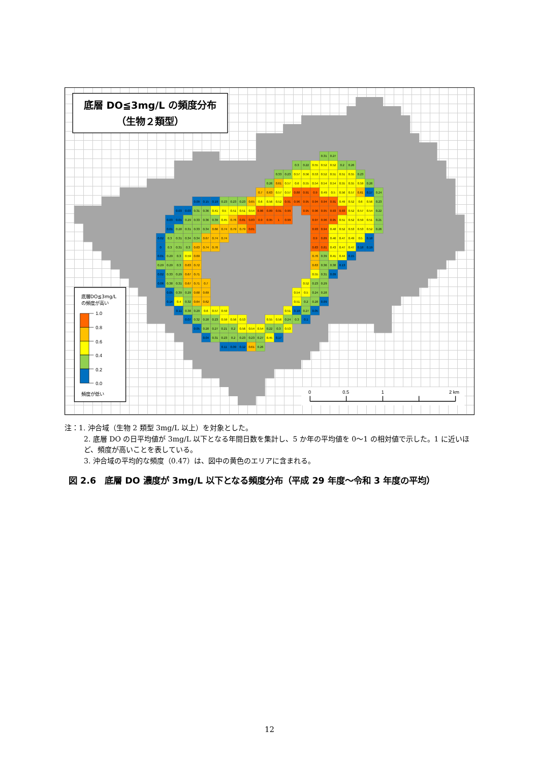底層 DO≦3mg/L の頻度分布
（生物２類型）
0.31
0.27
0.3
0.22
0.55
0.52
0.52
0.2
0.26
0.33
0.23
0.57
0.56
0.53
0.52
0.51
0.51
0.55
0.23
0.26
0.61
0.57
0.6
0.55
0.54
0.54
0.54
0.55
0.55
0.59
0.26
0.7
0.63
0.57
0.57
0.88
0.91
0.9
0.49
0.5
0.56
0.57
0.61
0.17
0.24
0.09
0.15
0.19
0.23
0.23
0.23
0.65
0.6
0.56
0.52
0.91
0.96
0.95
0.94
0.94
0.91
0.49
0.52
0.6
0.56
0.23
0.03
0.03
0.31
0.36
0.41
0.5
0.51
0.51
0.54
0.86
0.89
0.91
0.99
0.95
0.96
0.95
0.93
0.93
0.52
0.57
0.54
0.22
0.03
0.01
0.29
0.33
0.36
0.39
0.45
0.76
0.81
0.83
0.9
0.95
1
0.99
0.97
0.96
0.95
0.51
0.52
0.59
0.51
0.21
0.01
0.28
0.31
0.33
0.34
0.66
0.74
0.79
0.79
0.81
0.93
0.94
0.48
0.52
0.53
0.53
0.52
0.26
0.02
0.3
0.31
0.34
0.34
0.67
0.74
0.74
0.9
0.89
0.46
0.47
0.49
0.5
0.18
0
0.3
0.31
0.3
0.63
0.74
0.76
0.83
0.81
0.43
0.47
0.47
0.18
0.19
0.01
0.29
0.3
0.59
0.69
0.76
0.39
0.41
0.44
0.15
0.29
0.29
0.3
0.63
0.72
0.63
0.36
0.38
0.13
0.02
0.33
0.29
0.67
0.71
0.55
0.31
0.09
0.06
0.38
0.31
0.67
0.71
0.7
0.52
0.23
0.29
0.05
0.39
0.29
0.68
0.69
0.54
0.5
0.24
0.28
0.14
0.4
0.32
0.64
0.62
0.51
0.2
0.28
0.09
0.11
0.38
0.29
0.6
0.57
0.59
0.51
0.18
0.27
0.05
0.07
0.32
0.28
0.23
0.59
0.56
0.53
0.55
0.56
0.24
0.3
0.1
0.05
0.28
0.27
0.21
0.2
0.56
0.54
0.54
0.22
0.3
0.53
0.04
0.31
0.23
0.2
0.23
0.23
0.27
0.45
0.17
0.11
0.09
0.12
0.61
0.26
底層DO≦3mg/L
の頻度が高い
1.0
0.8
0.6
0.4
0.2
0.0
頻度が低い
0
0.5
1
2 km
注：1. 沖合域（生物 2 類型 3mg/L 以上）を対象とした。
2. 底層 DO の日平均値が 3mg/L 以下となる年間日数を集計し、5 か年の平均値を 0〜1 の相対値で示した。1 に近いほど、頻度が高いことを表している。
3. 沖合域の平均的な頻度（0.47）は、図中の黄色のエリアに含まれる。
図 2.6　底層 DO 濃度が 3mg/L 以下となる頻度分布（平成 29 年度〜令和 3 年度の平均）
12